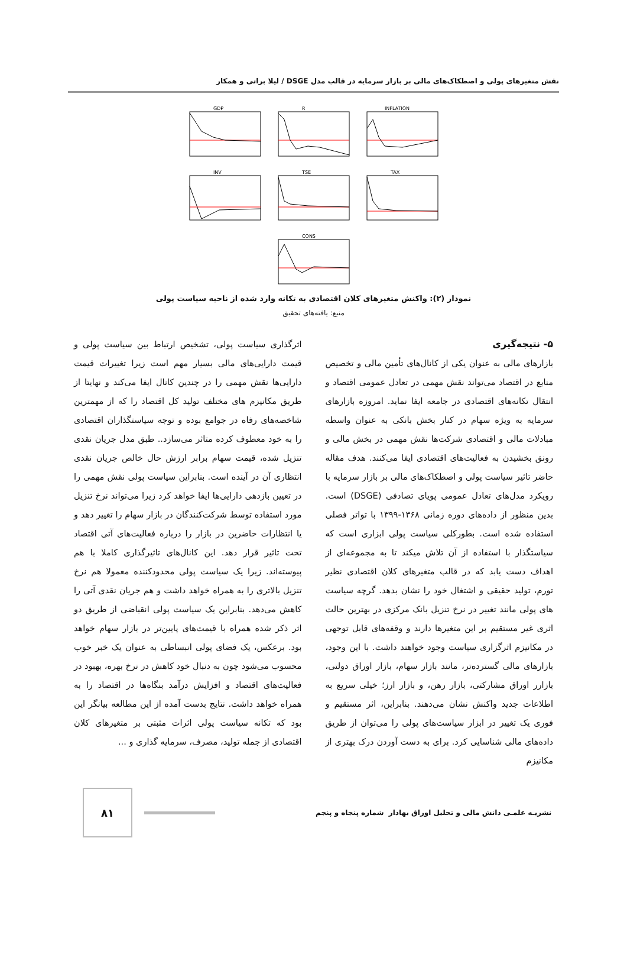نقش متغیرهای پولی و اصطکاک‌های مالی بر بازار سرمایه در قالب مدل DSGE / لیلا براتی و همکار
GDP
R
INFLATION
INV
TSE
TAX
CONS
نمودار (۲): واکنش متغیرهای کلان اقتصادی به تکانه وارد شده از ناحیه سیاست پولی
منبع: یافته‌های تحقیق
۵- نتیجه‌گیری
بازارهای مالی به عنوان یکی از کانال‌های تأمین مالی و تخصیص منابع در اقتصاد می‌تواند نقش مهمی در تعادل عمومی اقتصاد و انتقال تکانه‌های اقتصادی در جامعه ایفا نماید. امروزه بازارهای سرمایه به ویژه سهام در کنار بخش بانکی به عنوان واسطه مبادلات مالی و اقتصادی شرکت‌ها نقش مهمی در بخش مالی و رونق بخشیدن به فعالیت‌های اقتصادی ایفا می‌کنند. هدف مقاله حاضر تاثیر سیاست پولی و اصطکاک‌های مالی بر بازار سرمایه با رویکرد مدل‌های تعادل عمومی پویای تصادفی (DSGE) است. بدین منظور از داده‌های دوره زمانی ۱۳۶۸-۱۳۹۹ با تواتر فصلی استفاده شده است. بطورکلی سیاست پولی ابزاری است که سیاستگذار با استفاده از آن تلاش میکند تا به مجموعه‌ای از اهداف دست یابد که در قالب متغیرهای کلان اقتصادی نظیر تورم، تولید حقیقی و اشتغال خود را نشان بدهد. گرچه سیاست های پولی مانند تغییر در نرخ تنزیل بانک مرکزی در بهترین حالت اثری غیر مستقیم بر این متغیرها دارند و وقفه‌های قابل توجهی در مکانیزم اثرگزاری سیاست وجود خواهند داشت. با این وجود، بازارهای مالی گسترده‌تر، مانند بازار سهام، بازار اوراق دولتی، بازارر اوراق مشارکتی، بازار رهن، و بازار ارز؛ خیلی سریع به اطلاعات جدید واکنش نشان می‌دهند. بنابراین، اثر مستقیم و فوری یک تغییر در ابزار سیاست‌های پولی را می‌توان از طریق داده‌های مالی شناسایی کرد. برای به دست آوردن درک بهتری از مکانیزم
اثرگذاری سیاست پولی، تشخیص ارتباط بین سیاست پولی و قیمت دارایی‌های مالی بسیار مهم است زیرا تغییرات قیمت دارایی‌ها نقش مهمی را در چندین کانال ایفا می‌کند و نهایتا از طریق مکانیزم های مختلف تولید کل اقتصاد را که از مهمترین شاخصه‌های رفاه در جوامع بوده و توجه سیاستگذاران اقتصادی را به خود معطوف کرده متاثر می‌سازد.. طبق مدل جریان نقدی تنزیل شده، قیمت سهام برابر ارزش حال خالص جریان نقدی انتظاری آن در آینده است. بنابراین سیاست پولی نقش مهمی را در تعیین بازدهی دارایی‌ها ایفا خواهد کرد زیرا می‌تواند نرخ تنزیل مورد استفاده توسط شرکت‌کنندگان در بازار سهام را تغییر دهد و یا انتظارات حاضرین در بازار را درباره فعالیت‌های آتی اقتصاد تحت تاثیر قرار دهد. این کانال‌های تاثیرگذاری کاملا با هم پیوسته‌اند. زیرا یک سیاست پولی محدودکننده معمولا هم نرخ تنزیل بالاتری را به همراه خواهد داشت و هم جریان نقدی آتی را کاهش می‌دهد. بنابراین یک سیاست پولی انقباضی از طریق دو اثر ذکر شده همراه با قیمت‌های پایین‌تر در بازار سهام خواهد بود. برعکس، یک فضای پولی انبساطی به عنوان یک خبر خوب محسوب می‌شود چون به دنبال خود کاهش در نرخ بهره، بهبود در فعالیت‌های اقتصاد و افزایش درآمد بنگاه‌ها در اقتصاد را به همراه خواهد داشت. نتایج بدست آمده از این مطالعه بیانگر این بود که تکانه سیاست پولی اثرات مثبتی بر متغیرهای کلان اقتصادی از جمله تولید، مصرف، سرمایه گذاری و ...
۸۱
نشریـه علمـی دانش مالی و تحلیل اوراق بهادار شماره پنجاه و پنجم